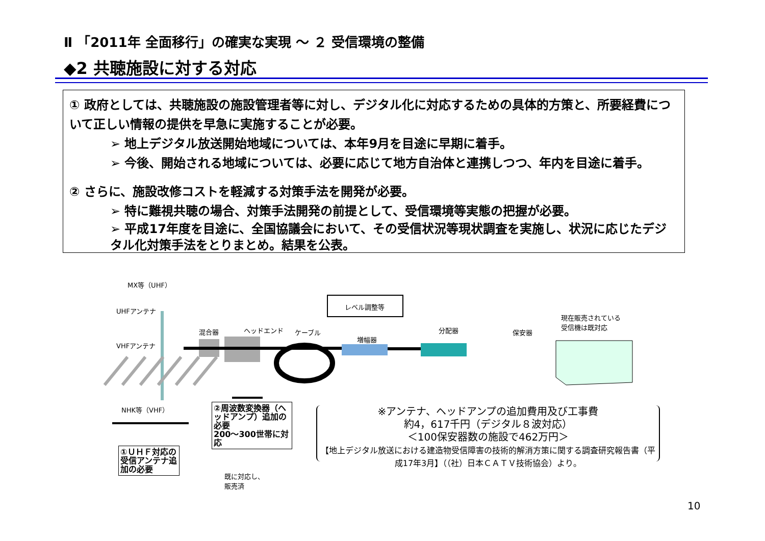Ⅱ 「2011年 全面移行」の確実な実現 ～ ２ 受信環境の整備
◆2 共聴施設に対する対応
① 政府としては、共聴施設の施設管理者等に対し、デジタル化に対応するための具体的方策と、所要経費について正しい情報の提供を早急に実施することが必要。
➢ 地上デジタル放送開始地域については、本年9月を目途に早期に着手。
➢ 今後、開始される地域については、必要に応じて地方自治体と連携しつつ、年内を目途に着手。
② さらに、施設改修コストを軽減する対策手法を開発が必要。
➢ 特に難視共聴の場合、対策手法開発の前提として、受信環境等実態の把握が必要。
➢ 平成17年度を目途に、全国協議会において、その受信状況等現状調査を実施し、状況に応じたデジタル化対策手法をとりまとめ。結果を公表。
MX等（UHF）
UHFアンテナ
VHFアンテナ
NHK等（VHF）
混合器 ヘッドエンド ケーブル
レベル調整等
増幅器
分配器 保安器
現在販売されている
受信機は既対応
①ＵＨＦ対応の受信アンテナ追加の必要
②周波数変換器（ヘッドアンプ）追加の必要
200～300世帯に対応
既に対応し、
販売済
※アンテナ、ヘッドアンプの追加費用及び工事費
約4，617千円（デジタル８波対応）
＜100保安器数の施設で462万円＞
【地上デジタル放送における建造物受信障害の技術的解消方策に関する調査研究報告書（平成17年3月】（（社）日本ＣＡＴＶ技術協会）より。
10